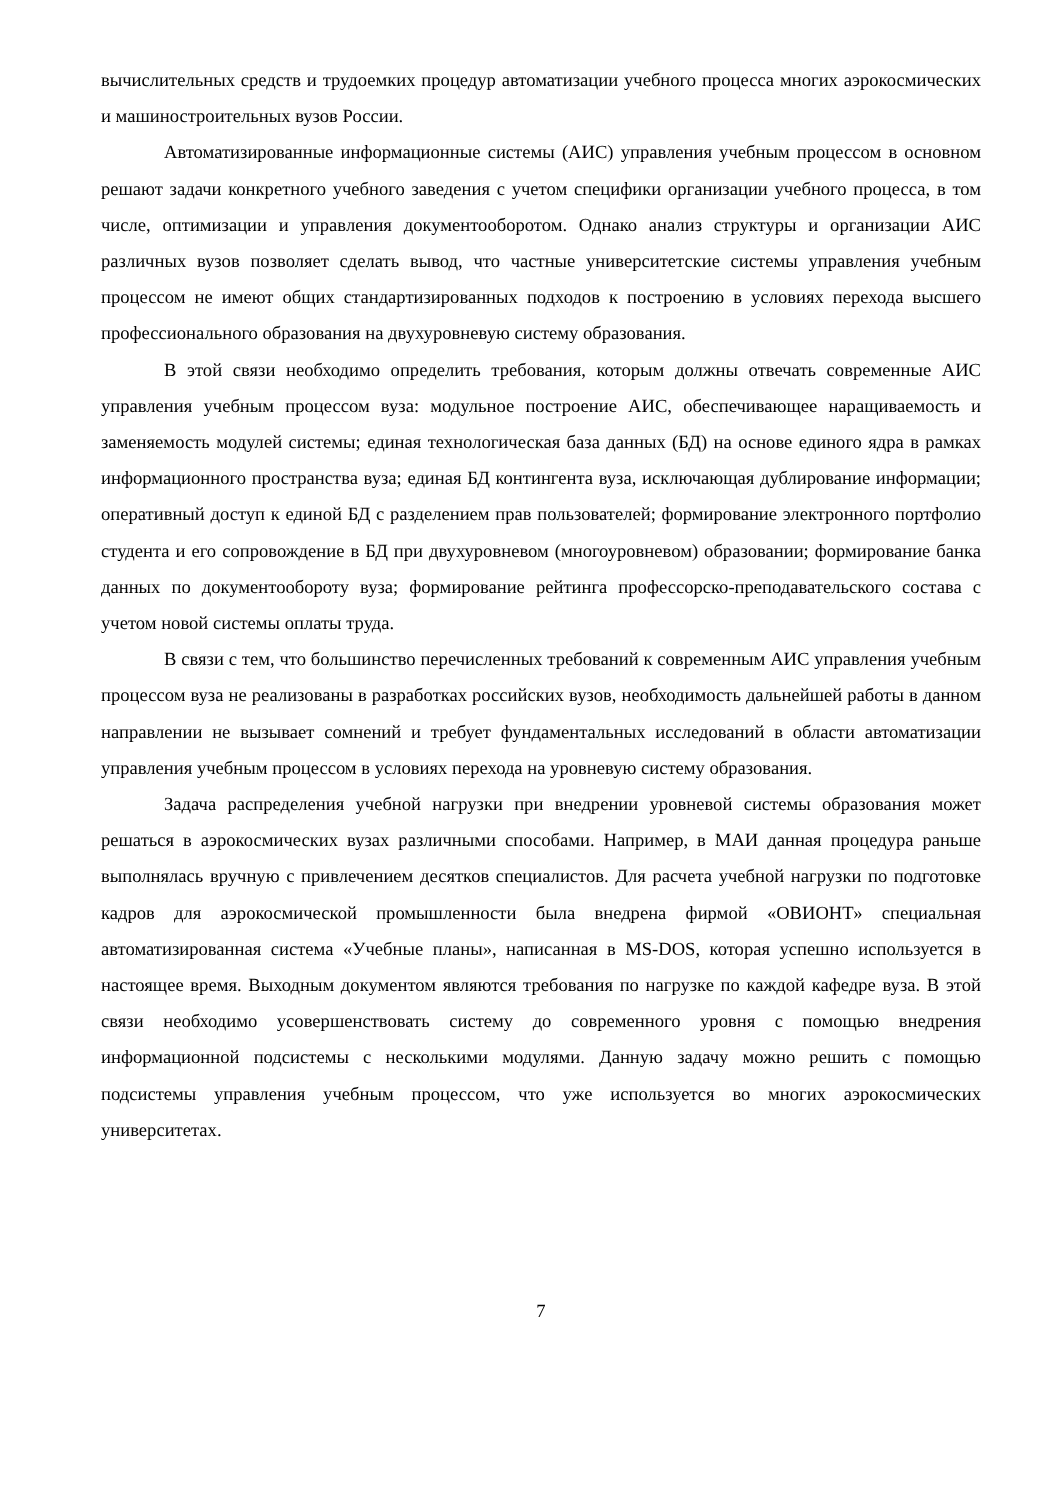вычислительных средств и трудоемких процедур автоматизации учебного процесса многих аэрокосмических и машиностроительных вузов России.
Автоматизированные информационные системы (АИС) управления учебным процессом в основном решают задачи конкретного учебного заведения с учетом специфики организации учебного процесса, в том числе, оптимизации и управления документооборотом. Однако анализ структуры и организации АИС различных вузов позволяет сделать вывод, что частные университетские системы управления учебным процессом не имеют общих стандартизированных подходов к построению в условиях перехода высшего профессионального образования на двухуровневую систему образования.
В этой связи необходимо определить требования, которым должны отвечать современные АИС управления учебным процессом вуза: модульное построение АИС, обеспечивающее наращиваемость и заменяемость модулей системы; единая технологическая база данных (БД) на основе единого ядра в рамках информационного пространства вуза; единая БД контингента вуза, исключающая дублирование информации; оперативный доступ к единой БД с разделением прав пользователей; формирование электронного портфолио студента и его сопровождение в БД при двухуровневом (многоуровневом) образовании; формирование банка данных по документообороту вуза; формирование рейтинга профессорско-преподавательского состава с учетом новой системы оплаты труда.
В связи с тем, что большинство перечисленных требований к современным АИС управления учебным процессом вуза не реализованы в разработках российских вузов, необходимость дальнейшей работы в данном направлении не вызывает сомнений и требует фундаментальных исследований в области автоматизации управления учебным процессом в условиях перехода на уровневую систему образования.
Задача распределения учебной нагрузки при внедрении уровневой системы образования может решаться в аэрокосмических вузах различными способами. Например, в МАИ данная процедура раньше выполнялась вручную с привлечением десятков специалистов. Для расчета учебной нагрузки по подготовке кадров для аэрокосмической промышленности была внедрена фирмой «ОВИОНТ» специальная автоматизированная система «Учебные планы», написанная в MS-DOS, которая успешно используется в настоящее время. Выходным документом являются требования по нагрузке по каждой кафедре вуза. В этой связи необходимо усовершенствовать систему до современного уровня с помощью внедрения информационной подсистемы с несколькими модулями. Данную задачу можно решить с помощью подсистемы управления учебным процессом, что уже используется во многих аэрокосмических университетах.
7